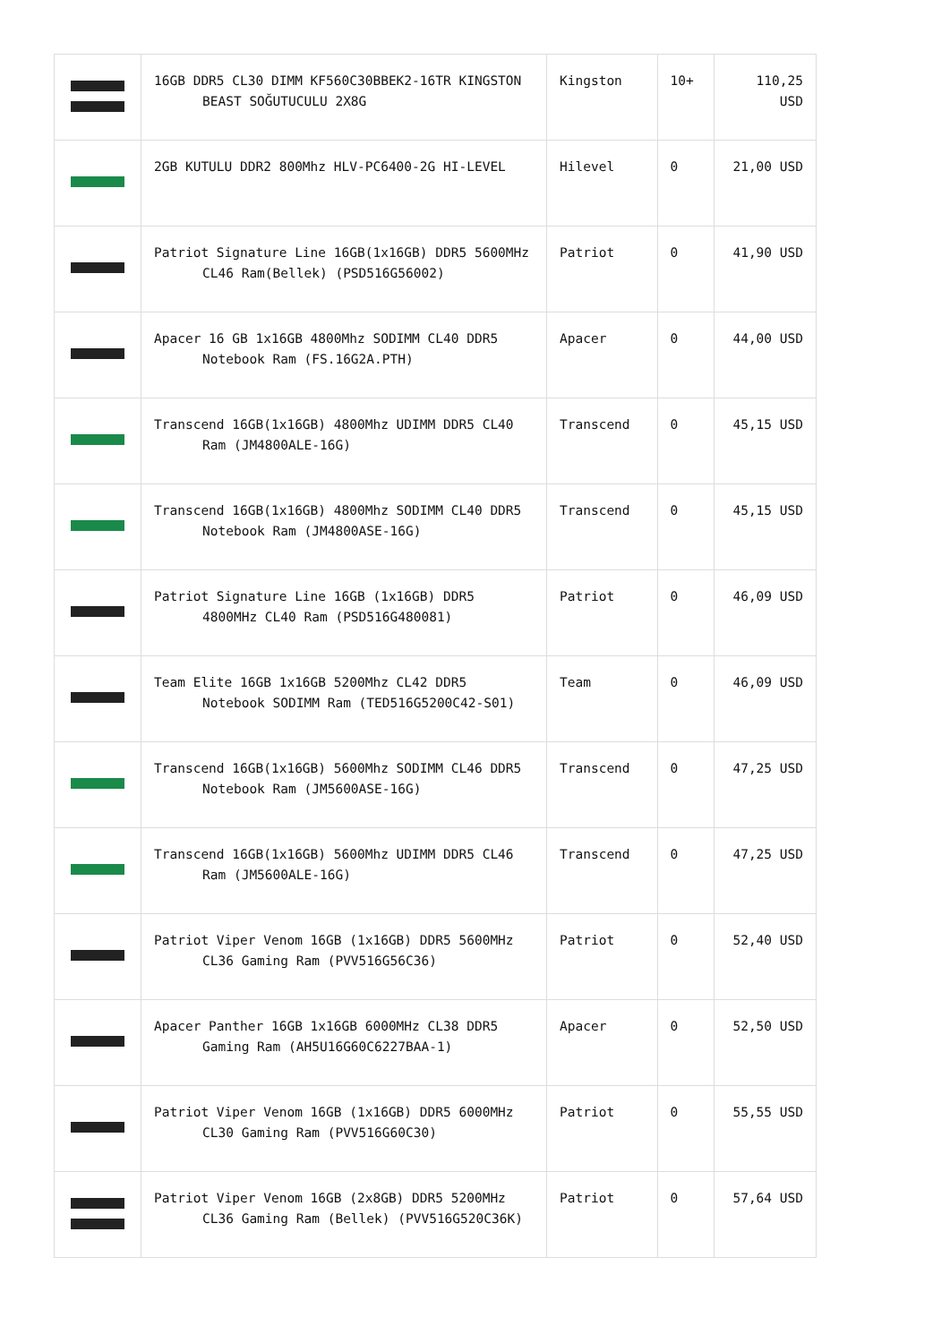| | 16GB DDR5 CL30 DIMM KF560C30BBEK2-16TR KINGSTON BEAST SOĞUTUCULU 2X8G | Kingston | 10+ | 110,25 USD |
| | 2GB KUTULU DDR2 800Mhz HLV-PC6400-2G HI-LEVEL | Hilevel | 0 | 21,00 USD |
| | Patriot Signature Line 16GB(1x16GB) DDR5 5600MHz CL46 Ram(Bellek) (PSD516G56002) | Patriot | 0 | 41,90 USD |
| | Apacer 16 GB 1x16GB 4800Mhz SODIMM CL40 DDR5 Notebook Ram (FS.16G2A.PTH) | Apacer | 0 | 44,00 USD |
| | Transcend 16GB(1x16GB) 4800Mhz UDIMM DDR5 CL40 Ram (JM4800ALE-16G) | Transcend | 0 | 45,15 USD |
| | Transcend 16GB(1x16GB) 4800Mhz SODIMM CL40 DDR5 Notebook Ram (JM4800ASE-16G) | Transcend | 0 | 45,15 USD |
| | Patriot Signature Line 16GB (1x16GB) DDR5 4800MHz CL40 Ram (PSD516G480081) | Patriot | 0 | 46,09 USD |
| | Team Elite 16GB 1x16GB 5200Mhz CL42 DDR5 Notebook SODIMM Ram (TED516G5200C42-S01) | Team | 0 | 46,09 USD |
| | Transcend 16GB(1x16GB) 5600Mhz SODIMM CL46 DDR5 Notebook Ram (JM5600ASE-16G) | Transcend | 0 | 47,25 USD |
| | Transcend 16GB(1x16GB) 5600Mhz UDIMM DDR5 CL46 Ram (JM5600ALE-16G) | Transcend | 0 | 47,25 USD |
| | Patriot Viper Venom 16GB (1x16GB) DDR5 5600MHz CL36 Gaming Ram (PVV516G56C36) | Patriot | 0 | 52,40 USD |
| | Apacer Panther 16GB 1x16GB 6000MHz CL38 DDR5 Gaming Ram (AH5U16G60C6227BAA-1) | Apacer | 0 | 52,50 USD |
| | Patriot Viper Venom 16GB (1x16GB) DDR5 6000MHz CL30 Gaming Ram (PVV516G60C30) | Patriot | 0 | 55,55 USD |
| | Patriot Viper Venom 16GB (2x8GB) DDR5 5200MHz CL36 Gaming Ram (Bellek) (PVV516G520C36K) | Patriot | 0 | 57,64 USD |